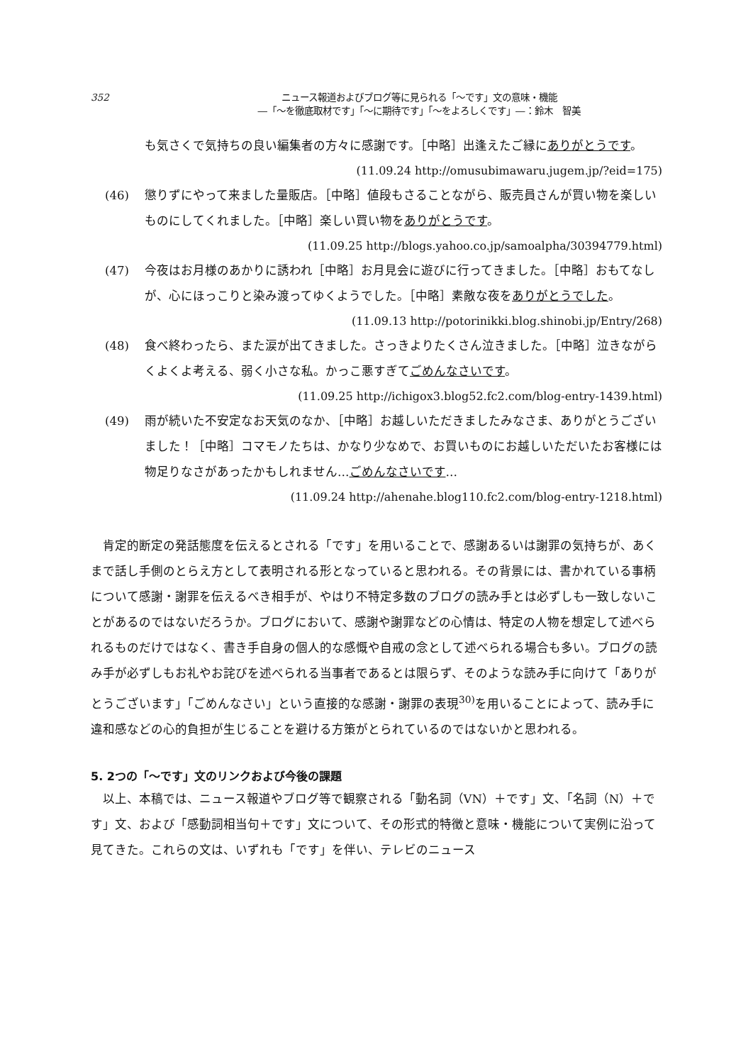352 ニュース報道およびブログ等に見られる「〜です」文の意味・機能
―「〜を徹底取材です」「〜に期待です」「〜をよろしくです」―：鈴木　智美
も気さくで気持ちの良い編集者の方々に感謝です。［中略］出逢えたご縁にありがとうです。
(11.09.24 http://omusubimawaru.jugem.jp/?eid=175)
(46) 懲りずにやって来ました量販店。［中略］値段もさることながら、販売員さんが買い物を楽しいものにしてくれました。［中略］楽しい買い物をありがとうです。
(11.09.25 http://blogs.yahoo.co.jp/samoalpha/30394779.html)
(47) 今夜はお月様のあかりに誘われ［中略］お月見会に遊びに行ってきました。［中略］おもてなしが、心にほっこりと染み渡ってゆくようでした。［中略］素敵な夜をありがとうでした。
(11.09.13 http://potorinikki.blog.shinobi.jp/Entry/268)
(48) 食べ終わったら、また涙が出てきました。さっきよりたくさん泣きました。［中略］泣きながらくよくよ考える、弱く小さな私。かっこ悪すぎてごめんなさいです。
(11.09.25 http://ichigox3.blog52.fc2.com/blog-entry-1439.html)
(49) 雨が続いた不安定なお天気のなか、［中略］お越しいただきましたみなさま、ありがとうございました！［中略］コマモノたちは、かなり少なめで、お買いものにお越しいただいたお客様には物足りなさがあったかもしれません…ごめんなさいです…
(11.09.24 http://ahenahe.blog110.fc2.com/blog-entry-1218.html)
肯定的断定の発話態度を伝えるとされる「です」を用いることで、感謝あるいは謝罪の気持ちが、あくまで話し手側のとらえ方として表明される形となっていると思われる。その背景には、書かれている事柄について感謝・謝罪を伝えるべき相手が、やはり不特定多数のブログの読み手とは必ずしも一致しないことがあるのではないだろうか。ブログにおいて、感謝や謝罪などの心情は、特定の人物を想定して述べられるものだけではなく、書き手自身の個人的な感慨や自戒の念として述べられる場合も多い。ブログの読み手が必ずしもお礼やお詫びを述べられる当事者であるとは限らず、そのような読み手に向けて「ありがとうございます」「ごめんなさい」という直接的な感謝・謝罪の表現<sup>30)</sup>を用いることによって、読み手に違和感などの心的負担が生じることを避ける方策がとられているのではないかと思われる。
5. 2つの「〜です」文のリンクおよび今後の課題
以上、本稿では、ニュース報道やブログ等で観察される「動名詞（VN）＋です」文、「名詞（N）＋です」文、および「感動詞相当句＋です」文について、その形式的特徴と意味・機能について実例に沿って見てきた。これらの文は、いずれも「です」を伴い、テレビのニュース